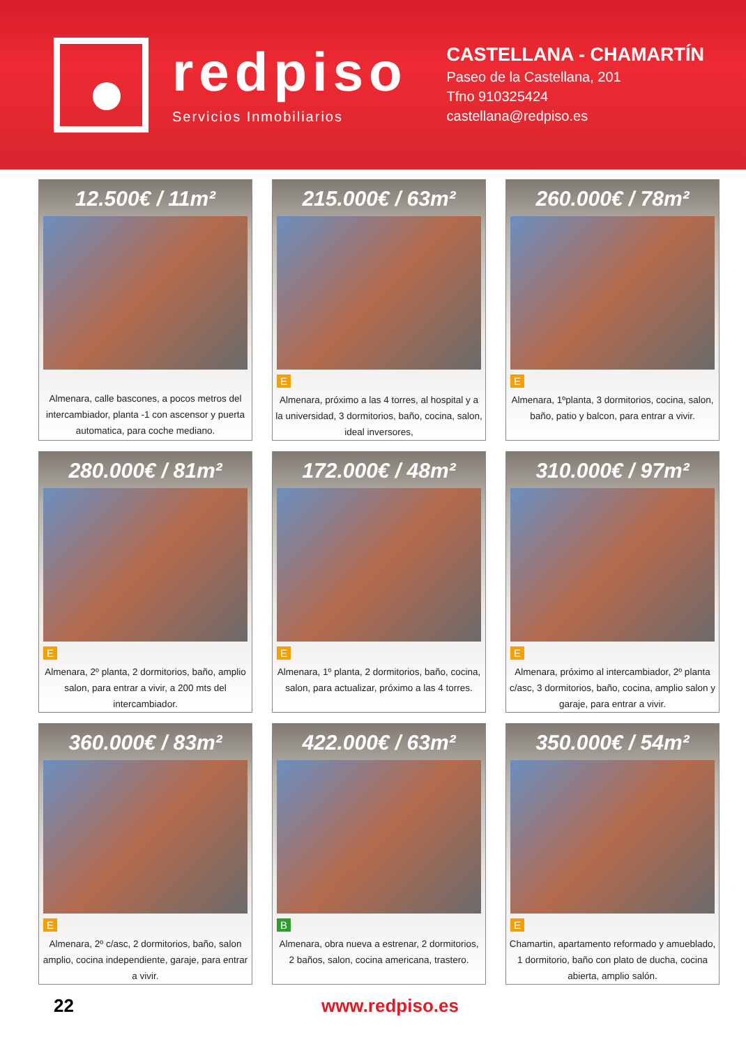redpiso
Servicios Inmobiliarios
CASTELLANA - CHAMARTÍN
Paseo de la Castellana, 201
Tfno 910325424
castellana@redpiso.es
12.500€ / 11m²
Almenara, calle bascones, a pocos metros del intercambiador, planta -1 con ascensor y puerta automatica, para coche mediano.
215.000€ / 63m²
E
Almenara, próximo a las 4 torres, al hospital y a la universidad, 3 dormitorios, baño, cocina, salon, ideal inversores,
260.000€ / 78m²
E
Almenara, 1ºplanta, 3 dormitorios, cocina, salon, baño, patio y balcon, para entrar a vivir.
280.000€ / 81m²
E
Almenara, 2º planta, 2 dormitorios, baño, amplio salon, para entrar a vivir, a 200 mts del intercambiador.
172.000€ / 48m²
E
Almenara, 1º planta, 2 dormitorios, baño, cocina, salon, para actualizar, próximo a las 4 torres.
310.000€ / 97m²
E
Almenara, próximo al intercambiador, 2º planta c/asc, 3 dormitorios, baño, cocina, amplio salon y garaje, para entrar a vivir.
360.000€ / 83m²
E
Almenara, 2º c/asc, 2 dormitorios, baño, salon amplio, cocina independiente, garaje, para entrar a vivir.
422.000€ / 63m²
B
Almenara, obra nueva a estrenar, 2 dormitorios, 2 baños, salon, cocina americana, trastero.
350.000€ / 54m²
E
Chamartin, apartamento reformado y amueblado, 1 dormitorio, baño con plato de ducha, cocina abierta, amplio salón.
22 www.redpiso.es